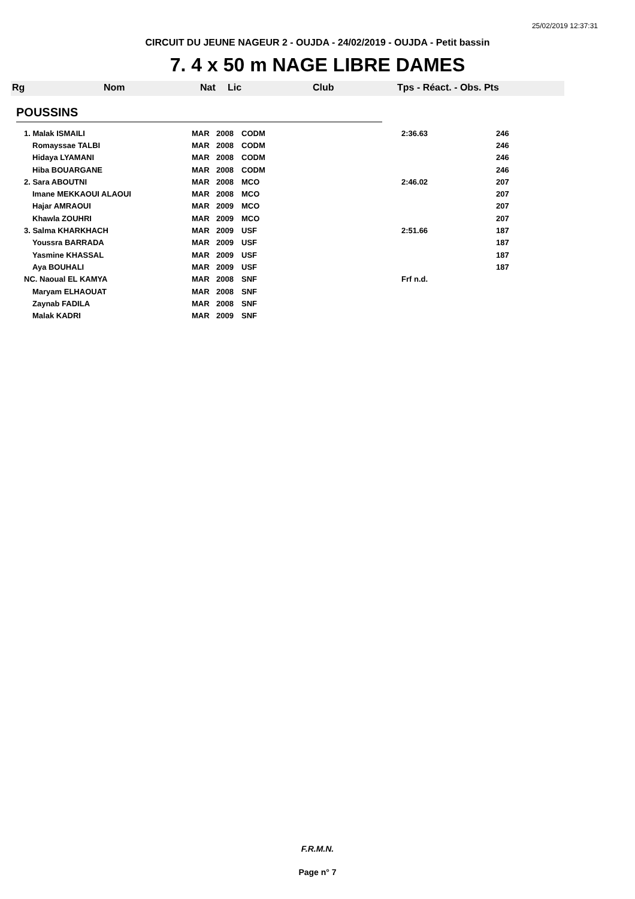25/02/2019 12:37:31
CIRCUIT DU JEUNE NAGEUR 2 - OUJDA - 24/02/2019 - OUJDA - Petit bassin
7. 4 x 50 m NAGE LIBRE DAMES
Rg Nom Nat Lic Club Tps - Réact. - Obs. Pts
POUSSINS
| 1. Malak ISMAILI | MAR | 2008 | CODM | 2:36.63 | 246 |
| Romayssae TALBI | MAR | 2008 | CODM | | 246 |
| Hidaya LYAMANI | MAR | 2008 | CODM | | 246 |
| Hiba BOUARGANE | MAR | 2008 | CODM | | 246 |
| 2. Sara ABOUTNI | MAR | 2008 | MCO | 2:46.02 | 207 |
| Imane MEKKAOUI ALAOUI | MAR | 2008 | MCO | | 207 |
| Hajar AMRAOUI | MAR | 2009 | MCO | | 207 |
| Khawla ZOUHRI | MAR | 2009 | MCO | | 207 |
| 3. Salma KHARKHACH | MAR | 2009 | USF | 2:51.66 | 187 |
| Youssra BARRADA | MAR | 2009 | USF | | 187 |
| Yasmine KHASSAL | MAR | 2009 | USF | | 187 |
| Aya BOUHALI | MAR | 2009 | USF | | 187 |
| NC. Naoual EL KAMYA | MAR | 2008 | SNF | Frf n.d. | |
| Maryam ELHAOUAT | MAR | 2008 | SNF | | |
| Zaynab FADILA | MAR | 2008 | SNF | | |
| Malak KADRI | MAR | 2009 | SNF | | |
F.R.M.N.
Page n° 7